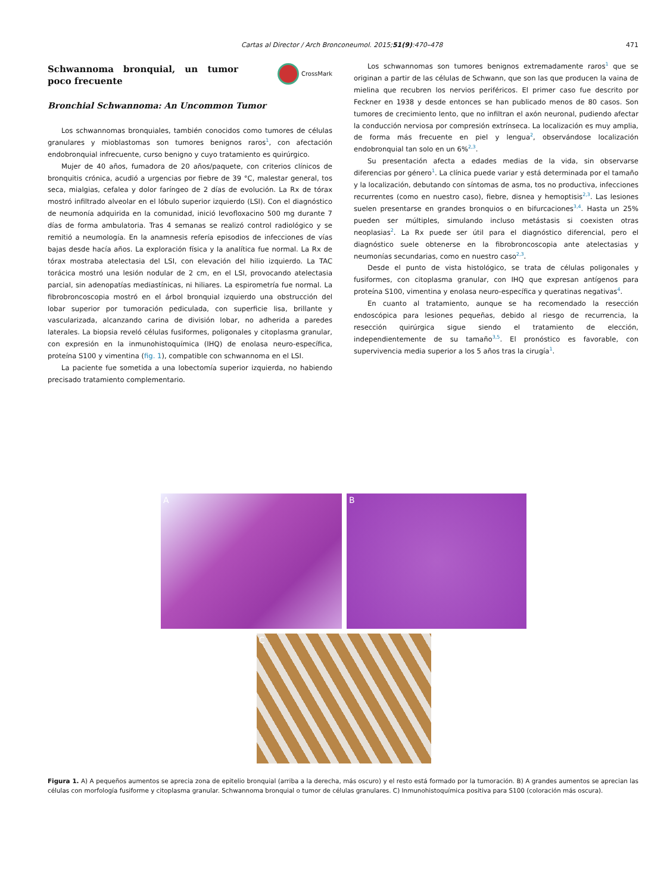Cartas al Director / Arch Bronconeumol. 2015;51(9):470–478 471
CrossMark
Schwannoma bronquial, un tumor poco frecuente
Bronchial Schwannoma: An Uncommon Tumor
Los schwannomas bronquiales, también conocidos como tumores de células granulares y mioblastomas son tumores benignos raros<sup>1</sup>, con afectación endobronquial infrecuente, curso benigno y cuyo tratamiento es quirúrgico.
Mujer de 40 años, fumadora de 20 años/paquete, con criterios clínicos de bronquitis crónica, acudió a urgencias por fiebre de 39 °C, malestar general, tos seca, mialgias, cefalea y dolor faríngeo de 2 días de evolución. La Rx de tórax mostró infiltrado alveolar en el lóbulo superior izquierdo (LSI). Con el diagnóstico de neumonía adquirida en la comunidad, inició levofloxacino 500 mg durante 7 días de forma ambulatoria. Tras 4 semanas se realizó control radiológico y se remitió a neumología. En la anamnesis refería episodios de infecciones de vías bajas desde hacía años. La exploración física y la analítica fue normal. La Rx de tórax mostraba atelectasia del LSI, con elevación del hilio izquierdo. La TAC torácica mostró una lesión nodular de 2 cm, en el LSI, provocando atelectasia parcial, sin adenopatías mediastínicas, ni hiliares. La espirometría fue normal. La fibrobroncoscopia mostró en el árbol bronquial izquierdo una obstrucción del lobar superior por tumoración pediculada, con superficie lisa, brillante y vascularizada, alcanzando carina de división lobar, no adherida a paredes laterales. La biopsia reveló células fusiformes, poligonales y citoplasma granular, con expresión en la inmunohistoquímica (IHQ) de enolasa neuro-específica, proteína S100 y vimentina (fig. 1), compatible con schwannoma en el LSI.
La paciente fue sometida a una lobectomía superior izquierda, no habiendo precisado tratamiento complementario.
Los schwannomas son tumores benignos extremadamente raros<sup>1</sup> que se originan a partir de las células de Schwann, que son las que producen la vaina de mielina que recubren los nervios periféricos. El primer caso fue descrito por Feckner en 1938 y desde entonces se han publicado menos de 80 casos. Son tumores de crecimiento lento, que no infiltran el axón neuronal, pudiendo afectar la conducción nerviosa por compresión extrínseca. La localización es muy amplia, de forma más frecuente en piel y lengua<sup>2</sup>, observándose localización endobronquial tan solo en un 6%<sup>2,3</sup>.
Su presentación afecta a edades medias de la vida, sin observarse diferencias por género<sup>1</sup>. La clínica puede variar y está determinada por el tamaño y la localización, debutando con síntomas de asma, tos no productiva, infecciones recurrentes (como en nuestro caso), fiebre, disnea y hemoptisis<sup>2,3</sup>. Las lesiones suelen presentarse en grandes bronquios o en bifurcaciones<sup>3,4</sup>. Hasta un 25% pueden ser múltiples, simulando incluso metástasis si coexisten otras neoplasias<sup>2</sup>. La Rx puede ser útil para el diagnóstico diferencial, pero el diagnóstico suele obtenerse en la fibrobroncoscopia ante atelectasias y neumonías secundarias, como en nuestro caso<sup>2,3</sup>.
Desde el punto de vista histológico, se trata de células poligonales y fusiformes, con citoplasma granular, con IHQ que expresan antígenos para proteína S100, vimentina y enolasa neuro-específica y queratinas negativas<sup>4</sup>.
En cuanto al tratamiento, aunque se ha recomendado la resección endoscópica para lesiones pequeñas, debido al riesgo de recurrencia, la resección quirúrgica sigue siendo el tratamiento de elección, independientemente de su tamaño<sup>3,5</sup>. El pronóstico es favorable, con supervivencia media superior a los 5 años tras la cirugía<sup>1</sup>.
A B
C
Figura 1. A) A pequeños aumentos se aprecia zona de epitelio bronquial (arriba a la derecha, más oscuro) y el resto está formado por la tumoración. B) A grandes aumentos se aprecian las células con morfología fusiforme y citoplasma granular. Schwannoma bronquial o tumor de células granulares. C) Inmunohistoquímica positiva para S100 (coloración más oscura).